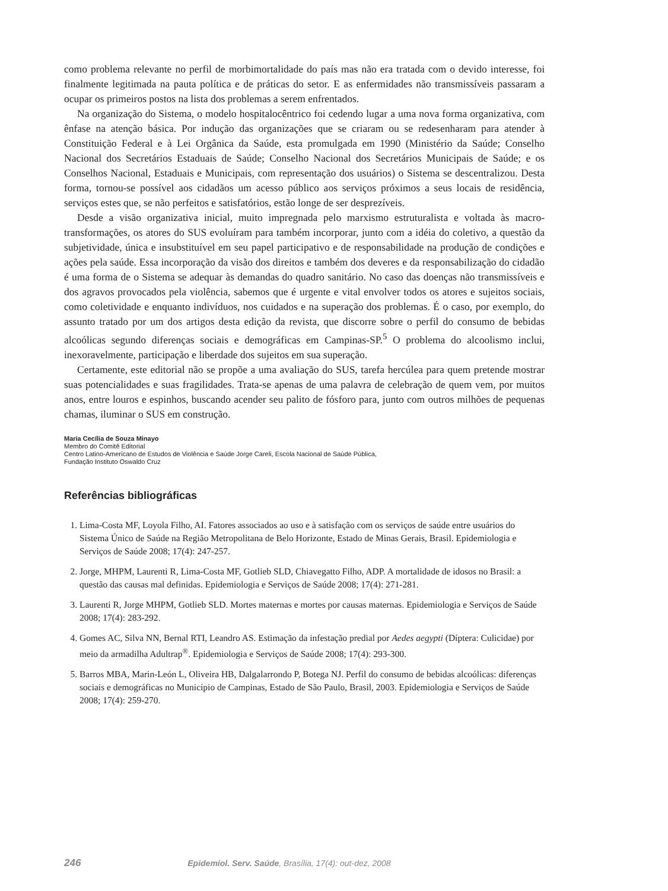como problema relevante no perfil de morbimortalidade do país mas não era tratada com o devido interesse, foi finalmente legitimada na pauta política e de práticas do setor. E as enfermidades não transmissíveis passaram a ocupar os primeiros postos na lista dos problemas a serem enfrentados.
Na organização do Sistema, o modelo hospitalocêntrico foi cedendo lugar a uma nova forma organizativa, com ênfase na atenção básica. Por indução das organizações que se criaram ou se redesenharam para atender à Constituição Federal e à Lei Orgânica da Saúde, esta promulgada em 1990 (Ministério da Saúde; Conselho Nacional dos Secretários Estaduais de Saúde; Conselho Nacional dos Secretários Municipais de Saúde; e os Conselhos Nacional, Estaduais e Municipais, com representação dos usuários) o Sistema se descentralizou. Desta forma, tornou-se possível aos cidadãos um acesso público aos serviços próximos a seus locais de residência, serviços estes que, se não perfeitos e satisfatórios, estão longe de ser desprezíveis.
Desde a visão organizativa inicial, muito impregnada pelo marxismo estruturalista e voltada às macro-transformações, os atores do SUS evoluíram para também incorporar, junto com a idéia do coletivo, a questão da subjetividade, única e insubstituível em seu papel participativo e de responsabilidade na produção de condições e ações pela saúde. Essa incorporação da visão dos direitos e também dos deveres e da responsabilização do cidadão é uma forma de o Sistema se adequar às demandas do quadro sanitário. No caso das doenças não transmissíveis e dos agravos provocados pela violência, sabemos que é urgente e vital envolver todos os atores e sujeitos sociais, como coletividade e enquanto indivíduos, nos cuidados e na superação dos problemas. É o caso, por exemplo, do assunto tratado por um dos artigos desta edição da revista, que discorre sobre o perfil do consumo de bebidas alcoólicas segundo diferenças sociais e demográficas em Campinas-SP.<sup>5</sup> O problema do alcoolismo inclui, inexoravelmente, participação e liberdade dos sujeitos em sua superação.
Certamente, este editorial não se propõe a uma avaliação do SUS, tarefa hercúlea para quem pretende mostrar suas potencialidades e suas fragilidades. Trata-se apenas de uma palavra de celebração de quem vem, por muitos anos, entre louros e espinhos, buscando acender seu palito de fósforo para, junto com outros milhões de pequenas chamas, iluminar o SUS em construção.
Maria Cecília de Souza Minayo
Membro do Comitê Editorial
Centro Latino-Americano de Estudos de Violência e Saúde Jorge Careli, Escola Nacional de Saúde Pública,
Fundação Instituto Oswaldo Cruz
Referências bibliográficas
1. Lima-Costa MF, Loyola Filho, AI. Fatores associados ao uso e à satisfação com os serviços de saúde entre usuários do Sistema Único de Saúde na Região Metropolitana de Belo Horizonte, Estado de Minas Gerais, Brasil. Epidemiologia e Serviços de Saúde 2008; 17(4): 247-257.
2. Jorge, MHPM, Laurenti R, Lima-Costa MF, Gotlieb SLD, Chiavegatto Filho, ADP. A mortalidade de idosos no Brasil: a questão das causas mal definidas. Epidemiologia e Serviços de Saúde 2008; 17(4): 271-281.
3. Laurenti R, Jorge MHPM, Gotlieb SLD. Mortes maternas e mortes por causas maternas. Epidemiologia e Serviços de Saúde 2008; 17(4): 283-292.
4. Gomes AC, Silva NN, Bernal RTI, Leandro AS. Estimação da infestação predial por Aedes aegypti (Díptera: Culicidae) por meio da armadilha Adultrap<sup>®</sup>. Epidemiologia e Serviços de Saúde 2008; 17(4): 293-300.
5. Barros MBA, Marin-León L, Oliveira HB, Dalgalarrondo P, Botega NJ. Perfil do consumo de bebidas alcoólicas: diferenças sociais e demográficas no Município de Campinas, Estado de São Paulo, Brasil, 2003. Epidemiologia e Serviços de Saúde 2008; 17(4): 259-270.
246 Epidemiol. Serv. Saúde, Brasília, 17(4): out-dez, 2008